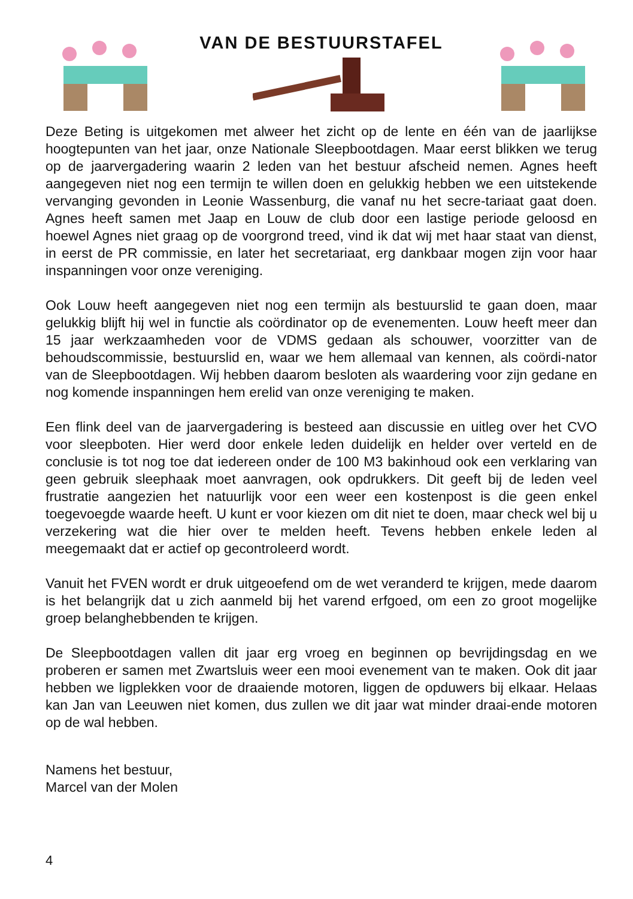VAN DE BESTUURSTAFEL
Deze Beting is uitgekomen met alweer het zicht op de lente en één van de jaarlijkse hoogtepunten van het jaar, onze Nationale Sleepbootdagen. Maar eerst blikken we terug op de jaarvergadering waarin 2 leden van het bestuur afscheid nemen. Agnes heeft aangegeven niet nog een termijn te willen doen en gelukkig hebben we een uitstekende vervanging gevonden in Leonie Wassenburg, die vanaf nu het secre-tariaat gaat doen. Agnes heeft samen met Jaap en Louw de club door een lastige periode geloosd en hoewel Agnes niet graag op de voorgrond treed, vind ik dat wij met haar staat van dienst, in eerst de PR commissie, en later het secretariaat, erg dankbaar mogen zijn voor haar inspanningen voor onze vereniging.
Ook Louw heeft aangegeven niet nog een termijn als bestuurslid te gaan doen, maar gelukkig blijft hij wel in functie als coördinator op de evenementen. Louw heeft meer dan 15 jaar werkzaamheden voor de VDMS gedaan als schouwer, voorzitter van de behoudscommissie, bestuurslid en, waar we hem allemaal van kennen, als coördi-nator van de Sleepbootdagen. Wij hebben daarom besloten als waardering voor zijn gedane en nog komende inspanningen hem erelid van onze vereniging te maken.
Een flink deel van de jaarvergadering is besteed aan discussie en uitleg over het CVO voor sleepboten. Hier werd door enkele leden duidelijk en helder over verteld en de conclusie is tot nog toe dat iedereen onder de 100 M3 bakinhoud ook een verklaring van geen gebruik sleephaak moet aanvragen, ook opdrukkers. Dit geeft bij de leden veel frustratie aangezien het natuurlijk voor een weer een kostenpost is die geen enkel toegevoegde waarde heeft. U kunt er voor kiezen om dit niet te doen, maar check wel bij u verzekering wat die hier over te melden heeft. Tevens hebben enkele leden al meegemaakt dat er actief op gecontroleerd wordt.
Vanuit het FVEN wordt er druk uitgeoefend om de wet veranderd te krijgen, mede daarom is het belangrijk dat u zich aanmeld bij het varend erfgoed, om een zo groot mogelijke groep belanghebbenden te krijgen.
De Sleepbootdagen vallen dit jaar erg vroeg en beginnen op bevrijdingsdag en we proberen er samen met Zwartsluis weer een mooi evenement van te maken. Ook dit jaar hebben we ligplekken voor de draaiende motoren, liggen de opduwers bij elkaar. Helaas kan Jan van Leeuwen niet komen, dus zullen we dit jaar wat minder draai-ende motoren op de wal hebben.
Namens het bestuur,
Marcel van der Molen
4